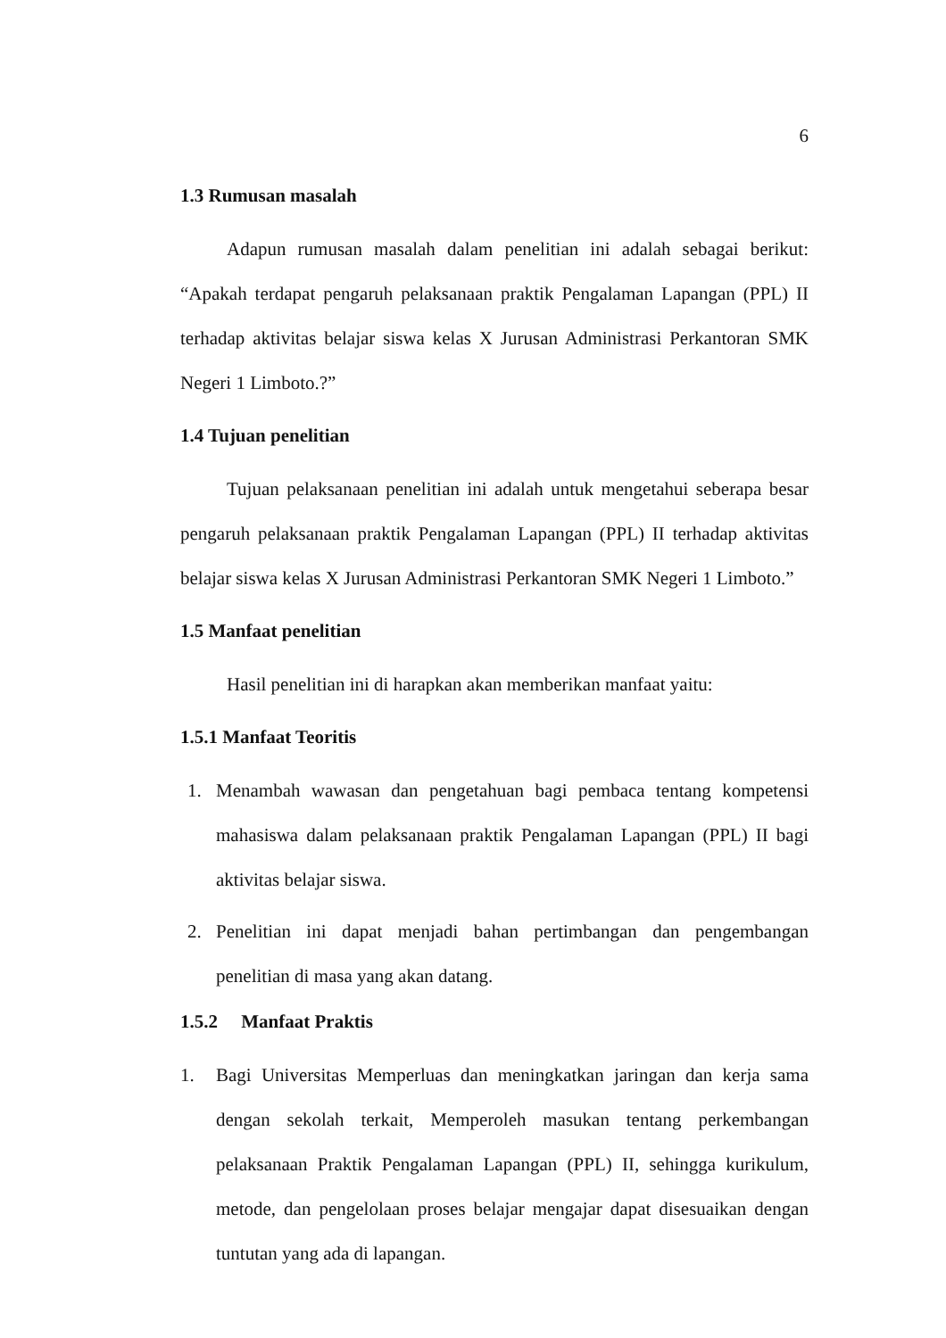6
1.3 Rumusan masalah
Adapun rumusan masalah dalam penelitian ini adalah sebagai berikut: “Apakah terdapat pengaruh pelaksanaan praktik Pengalaman Lapangan (PPL) II terhadap aktivitas belajar siswa kelas X Jurusan Administrasi Perkantoran SMK Negeri 1 Limboto.?”
1.4 Tujuan penelitian
Tujuan pelaksanaan penelitian ini adalah untuk mengetahui seberapa besar pengaruh pelaksanaan praktik Pengalaman Lapangan (PPL) II terhadap aktivitas belajar siswa kelas X Jurusan Administrasi Perkantoran SMK Negeri 1 Limboto.”
1.5 Manfaat penelitian
Hasil penelitian ini di harapkan akan memberikan manfaat yaitu:
1.5.1 Manfaat Teoritis
1. Menambah wawasan dan pengetahuan bagi pembaca tentang kompetensi mahasiswa dalam pelaksanaan praktik Pengalaman Lapangan (PPL) II bagi aktivitas belajar siswa.
2. Penelitian ini dapat menjadi bahan pertimbangan dan pengembangan penelitian di masa yang akan datang.
1.5.2 Manfaat Praktis
1. Bagi Universitas Memperluas dan meningkatkan jaringan dan kerja sama dengan sekolah terkait, Memperoleh masukan tentang perkembangan pelaksanaan Praktik Pengalaman Lapangan (PPL) II, sehingga kurikulum, metode, dan pengelolaan proses belajar mengajar dapat disesuaikan dengan tuntutan yang ada di lapangan.